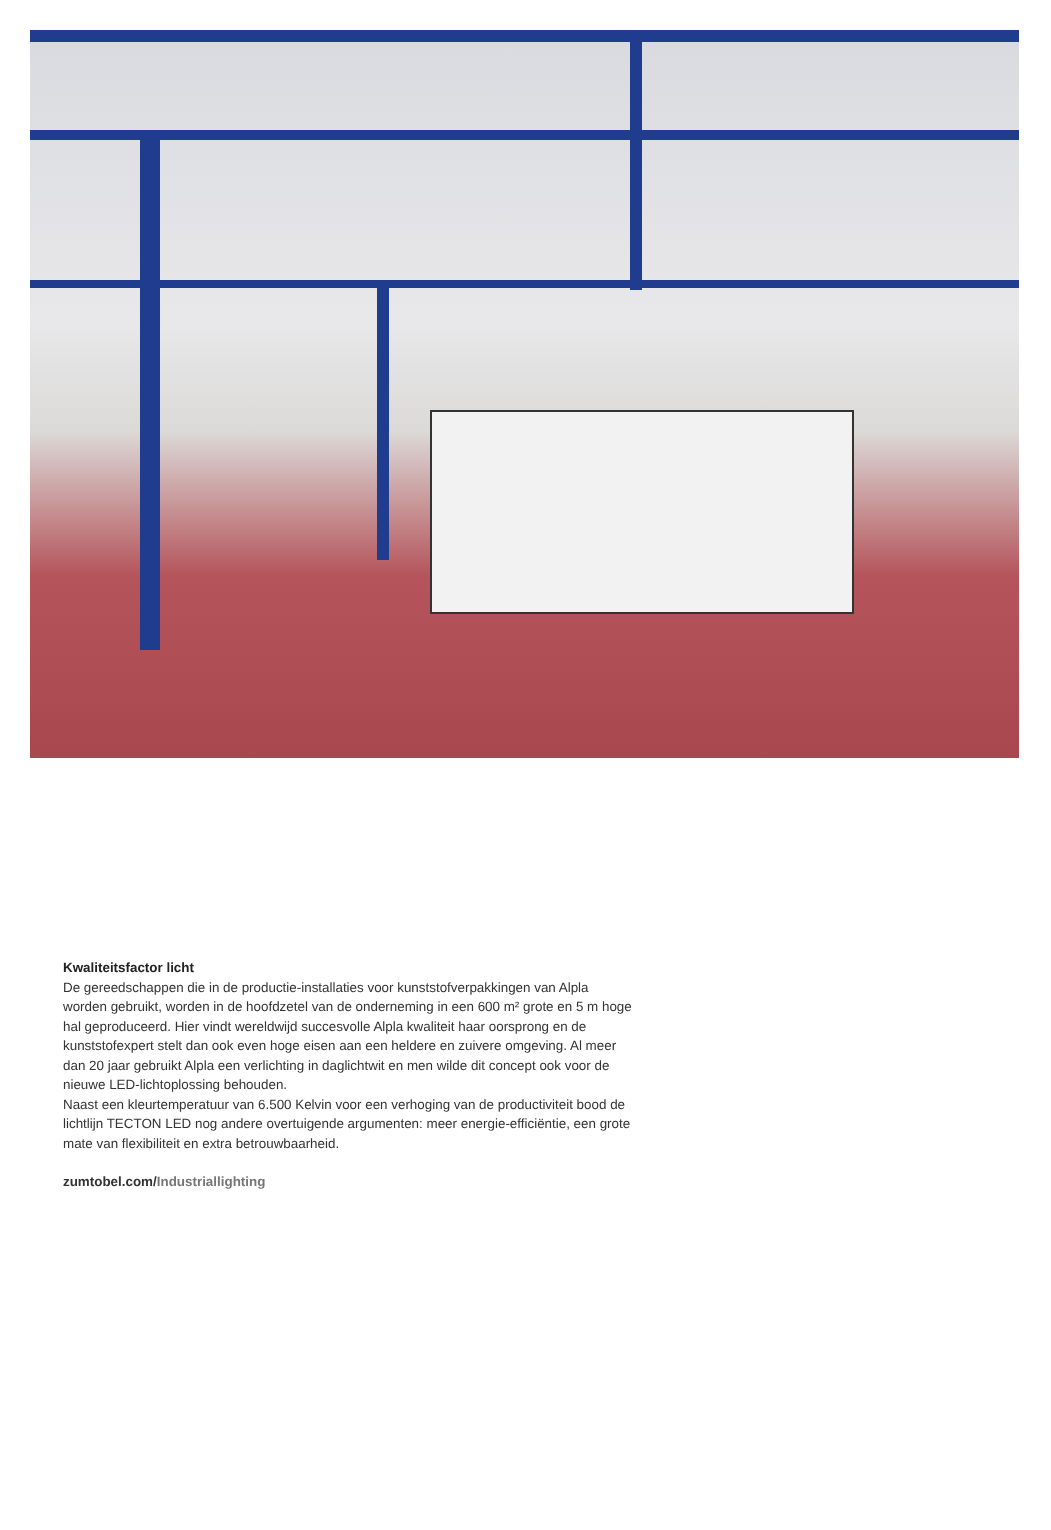Kwaliteitsfactor licht
De gereedschappen die in de productie-installaties voor kunststofverpakkingen van Alpla worden gebruikt, worden in de hoofdzetel van de onderneming in een 600 m² grote en 5 m hoge hal geproduceerd. Hier vindt wereldwijd succesvolle Alpla kwaliteit haar oorsprong en de kunststofexpert stelt dan ook even hoge eisen aan een heldere en zuivere omgeving. Al meer dan 20 jaar gebruikt Alpla een verlichting in daglichtwit en men wilde dit concept ook voor de nieuwe LED-lichtoplossing behouden.
Naast een kleurtemperatuur van 6.500 Kelvin voor een verhoging van de productiviteit bood de lichtlijn TECTON LED nog andere overtuigende argumenten: meer energie-efficiëntie, een grote mate van flexibiliteit en extra betrouwbaarheid.
zumtobel.com/Industriallighting